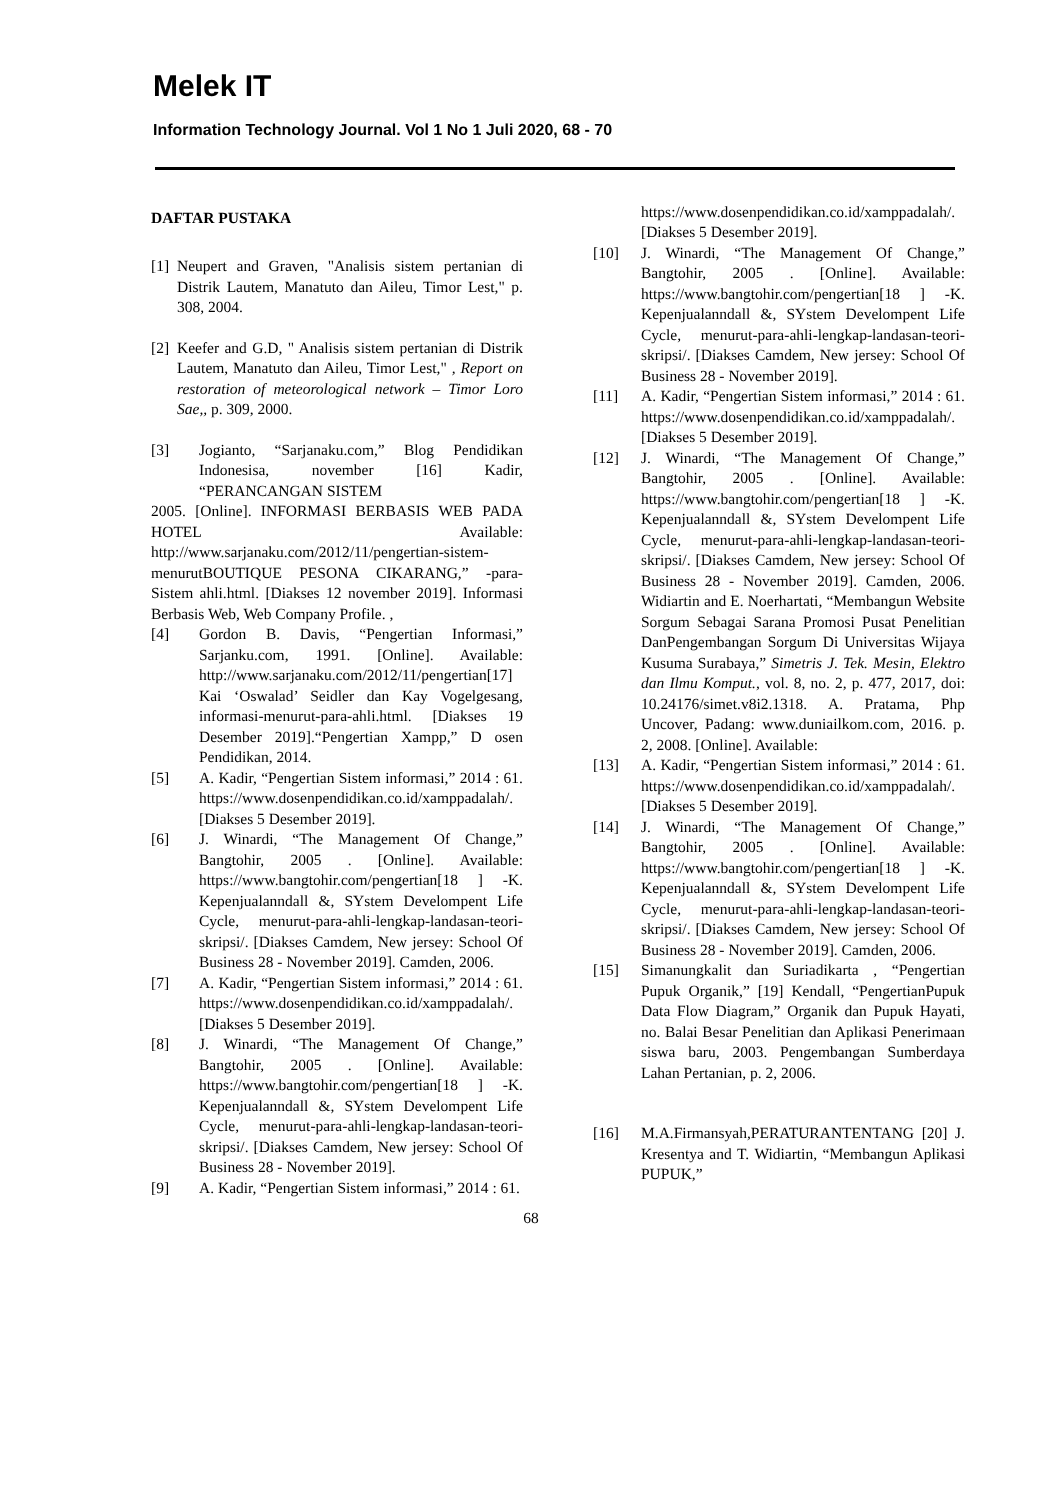Melek IT
Information Technology Journal. Vol 1 No 1 Juli 2020, 68 - 70
DAFTAR PUSTAKA
[1] Neupert and Graven, "Analisis sistem pertanian di Distrik Lautem, Manatuto dan Aileu, Timor Lest," p. 308, 2004.
[2] Keefer and G.D, " Analisis sistem pertanian di Distrik Lautem, Manatuto dan Aileu, Timor Lest," , Report on restoration of meteorological network – Timor Loro Sae,, p. 309, 2000.
[3] Jogianto, “Sarjanaku.com,” Blog Pendidikan Indonesisa, november [16] Kadir, “PERANCANGAN SISTEM
2005. [Online]. INFORMASI BERBASIS WEB PADA HOTEL Available: http://www.sarjanaku.com/2012/11/pengertian-sistem-menurutBOUTIQUE PESONA CIKARANG,” -para- Sistem ahli.html. [Diakses 12 november 2019]. Informasi Berbasis Web, Web Company Profile. ,
[4] Gordon B. Davis, “Pengertian Informasi,” Sarjanku.com, 1991. [Online]. Available: http://www.sarjanaku.com/2012/11/pengertian[17] Kai ‘Oswalad’ Seidler dan Kay Vogelgesang, informasi-menurut-para-ahli.html. [Diakses 19 Desember 2019].“Pengertian Xampp,” D osen Pendidikan, 2014.
[5] A. Kadir, “Pengertian Sistem informasi,” 2014 : 61. https://www.dosenpendidikan.co.id/xamppadalah/. [Diakses 5 Desember 2019].
[6] J. Winardi, “The Management Of Change,” Bangtohir, 2005 . [Online]. Available: https://www.bangtohir.com/pengertian[18 ] -K. Kepenjualanndall &, SYstem Develompent Life Cycle, menurut-para-ahli-lengkap-landasan-teori-skripsi/. [Diakses Camdem, New jersey: School Of Business 28 - November 2019]. Camden, 2006.
[7] A. Kadir, “Pengertian Sistem informasi,” 2014 : 61. https://www.dosenpendidikan.co.id/xamppadalah/. [Diakses 5 Desember 2019].
[8] J. Winardi, “The Management Of Change,” Bangtohir, 2005 . [Online]. Available: https://www.bangtohir.com/pengertian[18 ] -K. Kepenjualanndall &, SYstem Develompent Life Cycle, menurut-para-ahli-lengkap-landasan-teori-skripsi/. [Diakses Camdem, New jersey: School Of Business 28 - November 2019].
[9] A. Kadir, “Pengertian Sistem informasi,” 2014 : 61.
https://www.dosenpendidikan.co.id/xamppadalah/. [Diakses 5 Desember 2019].
[10] J. Winardi, “The Management Of Change,” Bangtohir, 2005 . [Online]. Available: https://www.bangtohir.com/pengertian[18 ] -K. Kepenjualanndall &, SYstem Develompent Life Cycle, menurut-para-ahli-lengkap-landasan-teori-skripsi/. [Diakses Camdem, New jersey: School Of Business 28 - November 2019].
[11] A. Kadir, “Pengertian Sistem informasi,” 2014 : 61. https://www.dosenpendidikan.co.id/xamppadalah/. [Diakses 5 Desember 2019].
[12] J. Winardi, “The Management Of Change,” Bangtohir, 2005 . [Online]. Available: https://www.bangtohir.com/pengertian[18 ] -K. Kepenjualanndall &, SYstem Develompent Life Cycle, menurut-para-ahli-lengkap-landasan-teori-skripsi/. [Diakses Camdem, New jersey: School Of Business 28 - November 2019]. Camden, 2006. Widiartin and E. Noerhartati, “Membangun Website Sorgum Sebagai Sarana Promosi Pusat Penelitian DanPengembangan Sorgum Di Universitas Wijaya Kusuma Surabaya,” Simetris J. Tek. Mesin, Elektro dan Ilmu Komput., vol. 8, no. 2, p. 477, 2017, doi: 10.24176/simet.v8i2.1318. A. Pratama, Php Uncover, Padang: www.duniailkom.com, 2016. p. 2, 2008. [Online]. Available:
[13] A. Kadir, “Pengertian Sistem informasi,” 2014 : 61. https://www.dosenpendidikan.co.id/xamppadalah/. [Diakses 5 Desember 2019].
[14] J. Winardi, “The Management Of Change,” Bangtohir, 2005 . [Online]. Available: https://www.bangtohir.com/pengertian[18 ] -K. Kepenjualanndall &, SYstem Develompent Life Cycle, menurut-para-ahli-lengkap-landasan-teori-skripsi/. [Diakses Camdem, New jersey: School Of Business 28 - November 2019]. Camden, 2006.
[15] Simanungkalit dan Suriadikarta , “Pengertian Pupuk Organik,” [19] Kendall, “PengertianPupuk Data Flow Diagram,” Organik dan Pupuk Hayati, no. Balai Besar Penelitian dan Aplikasi Penerimaan siswa baru, 2003. Pengembangan Sumberdaya Lahan Pertanian, p. 2, 2006.
[16] M.A.Firmansyah,PERATURANTENTANG [20] J. Kresentya and T. Widiartin, “Membangun Aplikasi PUPUK,”
68